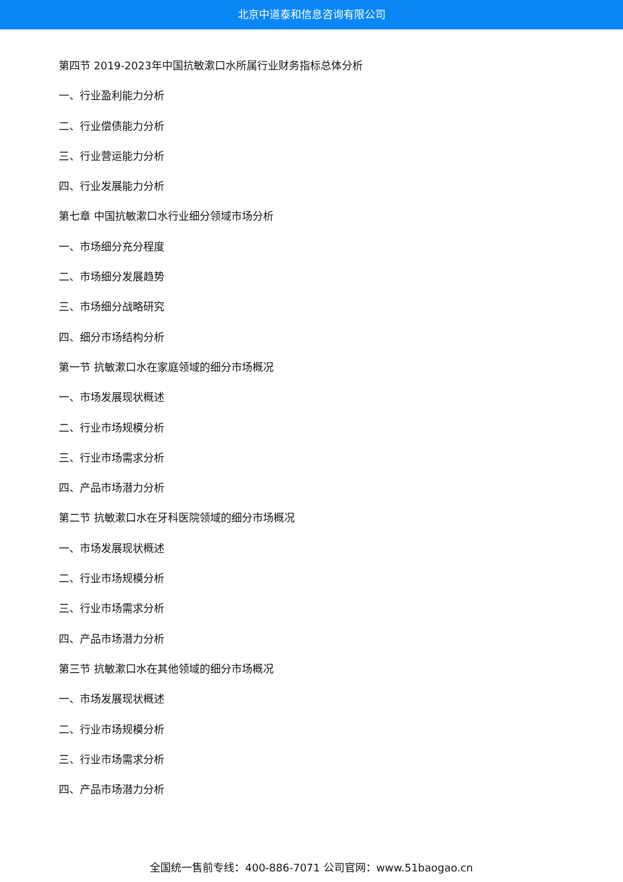北京中道泰和信息咨询有限公司
第四节 2019-2023年中国抗敏漱口水所属行业财务指标总体分析
一、行业盈利能力分析
二、行业偿债能力分析
三、行业营运能力分析
四、行业发展能力分析
第七章 中国抗敏漱口水行业细分领域市场分析
一、市场细分充分程度
二、市场细分发展趋势
三、市场细分战略研究
四、细分市场结构分析
第一节 抗敏漱口水在家庭领域的细分市场概况
一、市场发展现状概述
二、行业市场规模分析
三、行业市场需求分析
四、产品市场潜力分析
第二节 抗敏漱口水在牙科医院领域的细分市场概况
一、市场发展现状概述
二、行业市场规模分析
三、行业市场需求分析
四、产品市场潜力分析
第三节 抗敏漱口水在其他领域的细分市场概况
一、市场发展现状概述
二、行业市场规模分析
三、行业市场需求分析
四、产品市场潜力分析
全国统一售前专线：400-886-7071 公司官网：www.51baogao.cn